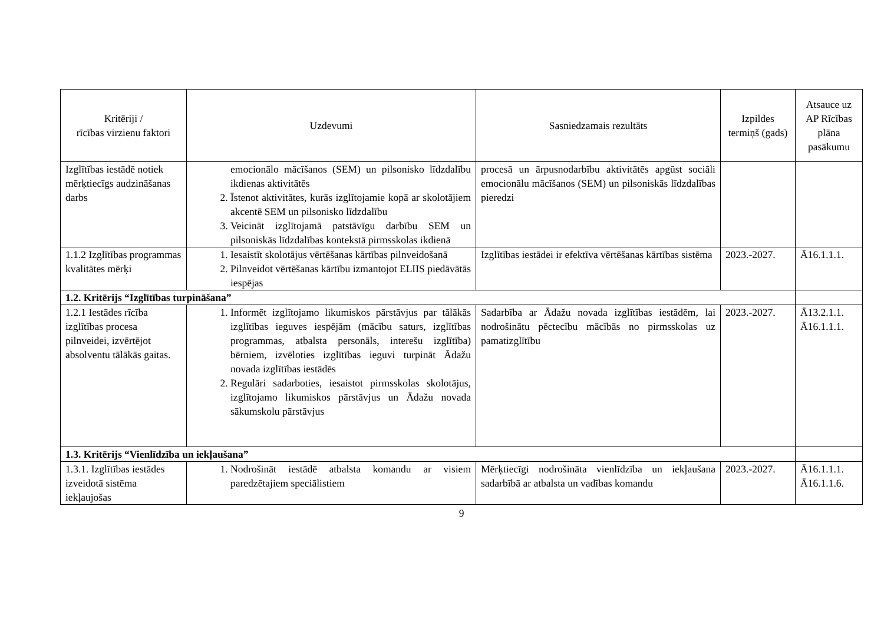| Kritēriji / rīcības virzienu faktori | Uzdevumi | Sasniedzamais rezultāts | Izpildes termiņš (gads) | Atsauce uz AP Rīcības plāna pasākumu |
| --- | --- | --- | --- | --- |
| Izglītības iestādē notiek mērķtiecīgs audzināšanas darbs | emocionālo mācīšanos (SEM) un pilsonisko līdzdalību ikdienas aktivitātēs 2. Īstenot aktivitātes, kurās izglītojamie kopā ar skolotājiem akcentē SEM un pilsonisko līdzdalību 3. Veicināt izglītojamā patstāvīgu darbību SEM un pilsoniskās līdzdalības kontekstā pirmsskolas ikdienā | procesā un ārpusnodarbību aktivitātēs apgūst sociāli emocionālu mācīšanos (SEM) un pilsoniskās līdzdalības pieredzi | | |
| 1.1.2 Izglītības programmas kvalitātes mērķi | 1. Iesaistīt skolotājus vērtēšanas kārtības pilnveidošanā 2. Pilnveidot vērtēšanas kārtību izmantojot ELIIS piedāvātās iespējas | Izglītības iestādei ir efektīva vērtēšanas kārtības sistēma | 2023.-2027. | Ā16.1.1.1. |
| 1.2. Kritērijs “Izglītības turpināšana” | | | | |
| 1.2.1 Iestādes rīcība izglītības procesa pilnveidei, izvērtējot absolventu tālākās gaitas. | 1. Informēt izglītojamo likumiskos pārstāvjus par tālākās izglītības ieguves iespējām (mācību saturs, izglītības programmas, atbalsta personāls, interešu izglītība) bērniem, izvēloties izglītības ieguvi turpināt Ādažu novada izglītības iestādēs 2. Regulāri sadarboties, iesaistot pirmsskolas skolotājus, izglītojamo likumiskos pārstāvjus un Ādažu novada sākumskolu pārstāvjus | Sadarbība ar Ādažu novada izglītības iestādēm, lai nodrošinātu pēctecību mācībās no pirmsskolas uz pamatizglītību | 2023.-2027. | Ā13.2.1.1. Ā16.1.1.1. |
| 1.3. Kritērijs “Vienlīdzība un iekļaušana” | | | | |
| 1.3.1. Izglītības iestādes izveidotā sistēma iekļaujošas | 1. Nodrošināt iestādē atbalsta komandu ar visiem paredzētajiem speciālistiem | Mērķtiecīgi nodrošināta vienlīdzība un iekļaušana sadarbībā ar atbalsta un vadības komandu | 2023.-2027. | Ā16.1.1.1. Ā16.1.1.6. |
9